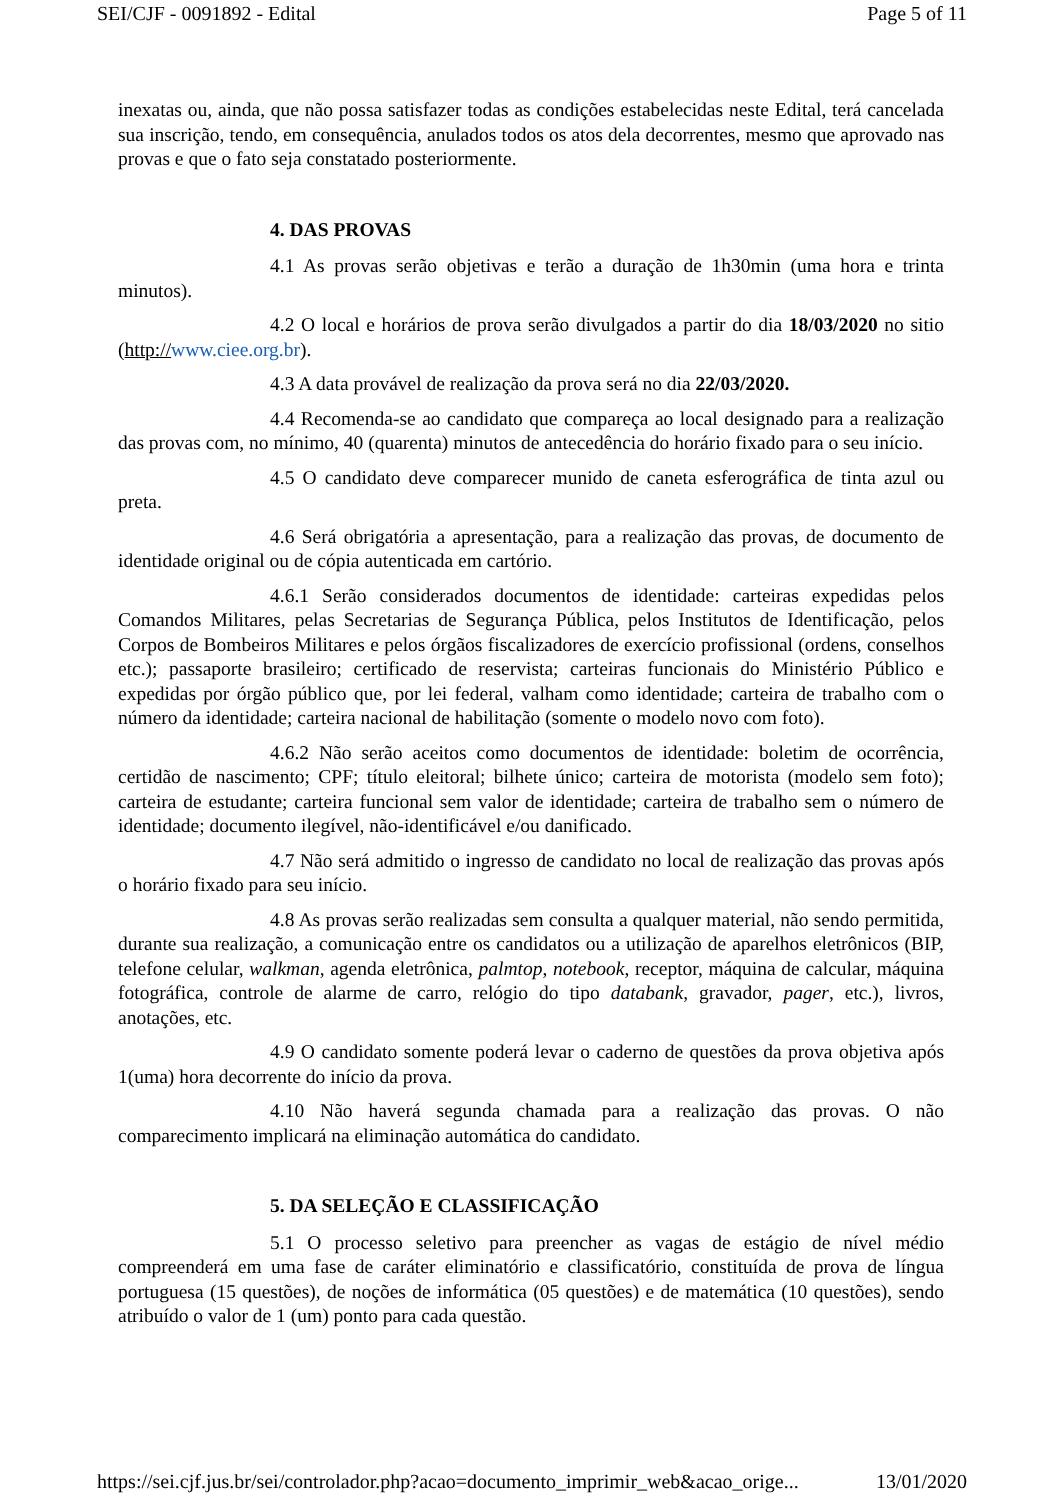SEI/CJF - 0091892 - Edital Page 5 of 11
inexatas ou, ainda, que não possa satisfazer todas as condições estabelecidas neste Edital, terá cancelada sua inscrição, tendo, em consequência, anulados todos os atos dela decorrentes, mesmo que aprovado nas provas e que o fato seja constatado posteriormente.
4. DAS PROVAS
4.1 As provas serão objetivas e terão a duração de 1h30min (uma hora e trinta minutos).
4.2 O local e horários de prova serão divulgados a partir do dia 18/03/2020 no sitio (http://www.ciee.org.br).
4.3 A data provável de realização da prova será no dia 22/03/2020.
4.4 Recomenda-se ao candidato que compareça ao local designado para a realização das provas com, no mínimo, 40 (quarenta) minutos de antecedência do horário fixado para o seu início.
4.5 O candidato deve comparecer munido de caneta esferográfica de tinta azul ou preta.
4.6 Será obrigatória a apresentação, para a realização das provas, de documento de identidade original ou de cópia autenticada em cartório.
4.6.1 Serão considerados documentos de identidade: carteiras expedidas pelos Comandos Militares, pelas Secretarias de Segurança Pública, pelos Institutos de Identificação, pelos Corpos de Bombeiros Militares e pelos órgãos fiscalizadores de exercício profissional (ordens, conselhos etc.); passaporte brasileiro; certificado de reservista; carteiras funcionais do Ministério Público e expedidas por órgão público que, por lei federal, valham como identidade; carteira de trabalho com o número da identidade; carteira nacional de habilitação (somente o modelo novo com foto).
4.6.2 Não serão aceitos como documentos de identidade: boletim de ocorrência, certidão de nascimento; CPF; título eleitoral; bilhete único; carteira de motorista (modelo sem foto); carteira de estudante; carteira funcional sem valor de identidade; carteira de trabalho sem o número de identidade; documento ilegível, não-identificável e/ou danificado.
4.7 Não será admitido o ingresso de candidato no local de realização das provas após o horário fixado para seu início.
4.8 As provas serão realizadas sem consulta a qualquer material, não sendo permitida, durante sua realização, a comunicação entre os candidatos ou a utilização de aparelhos eletrônicos (BIP, telefone celular, walkman, agenda eletrônica, palmtop, notebook, receptor, máquina de calcular, máquina fotográfica, controle de alarme de carro, relógio do tipo databank, gravador, pager, etc.), livros, anotações, etc.
4.9 O candidato somente poderá levar o caderno de questões da prova objetiva após 1(uma) hora decorrente do início da prova.
4.10 Não haverá segunda chamada para a realização das provas. O não comparecimento implicará na eliminação automática do candidato.
5. DA SELEÇÃO E CLASSIFICAÇÃO
5.1 O processo seletivo para preencher as vagas de estágio de nível médio compreenderá em uma fase de caráter eliminatório e classificatório, constituída de prova de língua portuguesa (15 questões), de noções de informática (05 questões) e de matemática (10 questões), sendo atribuído o valor de 1 (um) ponto para cada questão.
https://sei.cjf.jus.br/sei/controlador.php?acao=documento_imprimir_web&acao_orige... 13/01/2020